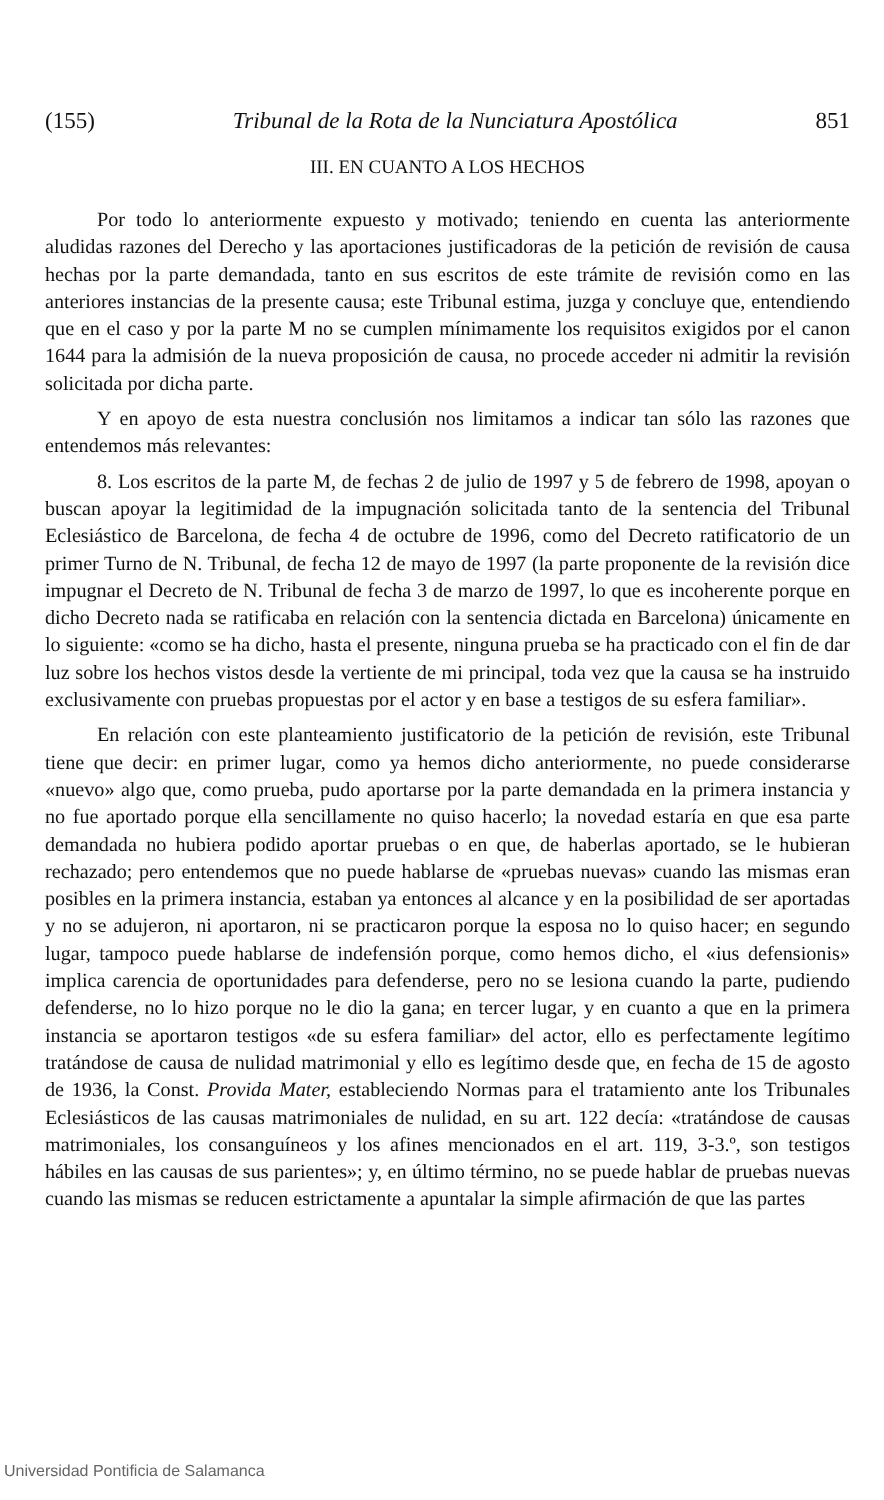(155) Tribunal de la Rota de la Nunciatura Apostólica 851
III. EN CUANTO A LOS HECHOS
Por todo lo anteriormente expuesto y motivado; teniendo en cuenta las anteriormente aludidas razones del Derecho y las aportaciones justificadoras de la petición de revisión de causa hechas por la parte demandada, tanto en sus escritos de este trámite de revisión como en las anteriores instancias de la presente causa; este Tribunal estima, juzga y concluye que, entendiendo que en el caso y por la parte M no se cumplen mínimamente los requisitos exigidos por el canon 1644 para la admisión de la nueva proposición de causa, no procede acceder ni admitir la revisión solicitada por dicha parte.
Y en apoyo de esta nuestra conclusión nos limitamos a indicar tan sólo las razones que entendemos más relevantes:
8. Los escritos de la parte M, de fechas 2 de julio de 1997 y 5 de febrero de 1998, apoyan o buscan apoyar la legitimidad de la impugnación solicitada tanto de la sentencia del Tribunal Eclesiástico de Barcelona, de fecha 4 de octubre de 1996, como del Decreto ratificatorio de un primer Turno de N. Tribunal, de fecha 12 de mayo de 1997 (la parte proponente de la revisión dice impugnar el Decreto de N. Tribunal de fecha 3 de marzo de 1997, lo que es incoherente porque en dicho Decreto nada se ratificaba en relación con la sentencia dictada en Barcelona) únicamente en lo siguiente: «como se ha dicho, hasta el presente, ninguna prueba se ha practicado con el fin de dar luz sobre los hechos vistos desde la vertiente de mi principal, toda vez que la causa se ha instruido exclusivamente con pruebas propuestas por el actor y en base a testigos de su esfera familiar».
En relación con este planteamiento justificatorio de la petición de revisión, este Tribunal tiene que decir: en primer lugar, como ya hemos dicho anteriormente, no puede considerarse «nuevo» algo que, como prueba, pudo aportarse por la parte demandada en la primera instancia y no fue aportado porque ella sencillamente no quiso hacerlo; la novedad estaría en que esa parte demandada no hubiera podido aportar pruebas o en que, de haberlas aportado, se le hubieran rechazado; pero entendemos que no puede hablarse de «pruebas nuevas» cuando las mismas eran posibles en la primera instancia, estaban ya entonces al alcance y en la posibilidad de ser aportadas y no se adujeron, ni aportaron, ni se practicaron porque la esposa no lo quiso hacer; en segundo lugar, tampoco puede hablarse de indefensión porque, como hemos dicho, el «ius defensionis» implica carencia de oportunidades para defenderse, pero no se lesiona cuando la parte, pudiendo defenderse, no lo hizo porque no le dio la gana; en tercer lugar, y en cuanto a que en la primera instancia se aportaron testigos «de su esfera familiar» del actor, ello es perfectamente legítimo tratándose de causa de nulidad matrimonial y ello es legítimo desde que, en fecha de 15 de agosto de 1936, la Const. Provida Mater, estableciendo Normas para el tratamiento ante los Tribunales Eclesiásticos de las causas matrimoniales de nulidad, en su art. 122 decía: «tratándose de causas matrimoniales, los consanguíneos y los afines mencionados en el art. 119, 3-3.º, son testigos hábiles en las causas de sus parientes»; y, en último término, no se puede hablar de pruebas nuevas cuando las mismas se reducen estrictamente a apuntalar la simple afirmación de que las partes
Universidad Pontificia de Salamanca